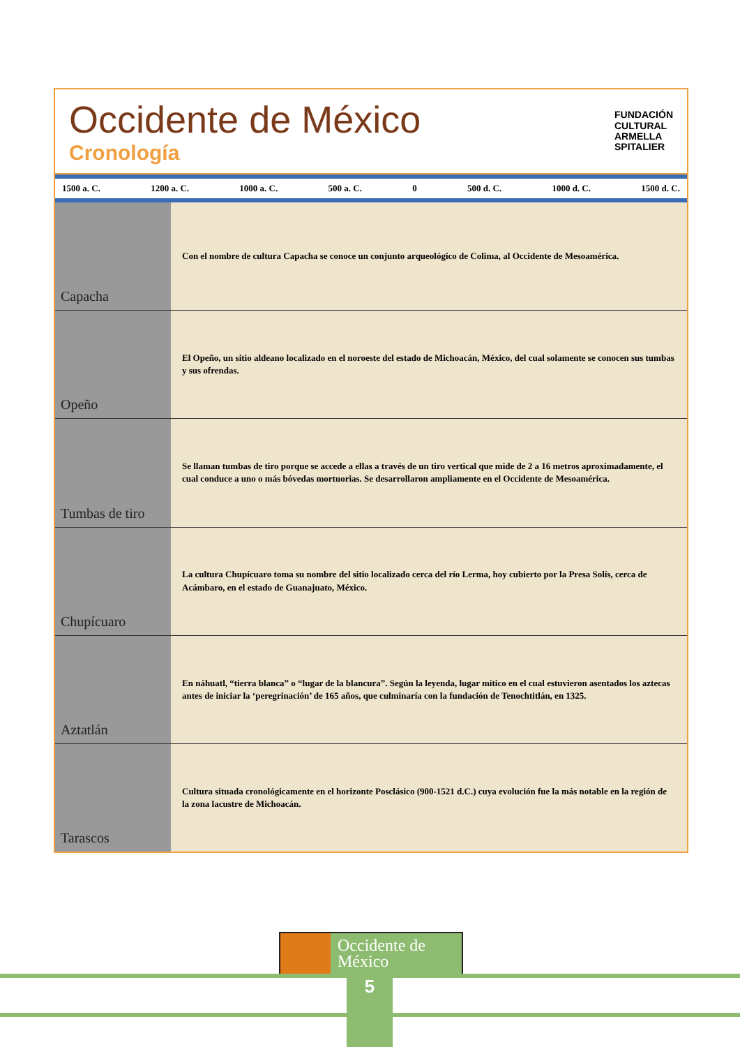Occidente de México
Cronología
FUNDACIÓN
CULTURAL
ARMELLA
SPITALIER
1500 a. C. 1200 a. C. 1000 a. C. 500 a. C. 0 500 d. C. 1000 d. C. 1500 d. C.
Capacha
Con el nombre de cultura Capacha se conoce un conjunto arqueológico de Colima, al Occidente de Mesoamérica.
Opeño
El Opeño, un sitio aldeano localizado en el noroeste del estado de Michoacán, México, del cual solamente se conocen sus tumbas y sus ofrendas.
Tumbas de tiro
Se llaman tumbas de tiro porque se accede a ellas a través de un tiro vertical que mide de 2 a 16 metros aproximadamente, el cual conduce a uno o más bóvedas mortuorias. Se desarrollaron ampliamente en el Occidente de Mesoamérica.
Chupícuaro
La cultura Chupícuaro toma su nombre del sitio localizado cerca del río Lerma, hoy cubierto por la Presa Solís, cerca de Acámbaro, en el estado de Guanajuato, México.
Aztatlán
En náhuatl, “tierra blanca” o “lugar de la blancura”. Según la leyenda, lugar mítico en el cual estuvieron asentados los aztecas antes de iniciar la ‘peregrinación’ de 165 años, que culminaría con la fundación de Tenochtitlán, en 1325.
Tarascos
Cultura situada cronológicamente en el horizonte Posclásico (900-1521 d.C.) cuya evolución fue la más notable en la región de la zona lacustre de Michoacán.
Occidente de
México
5